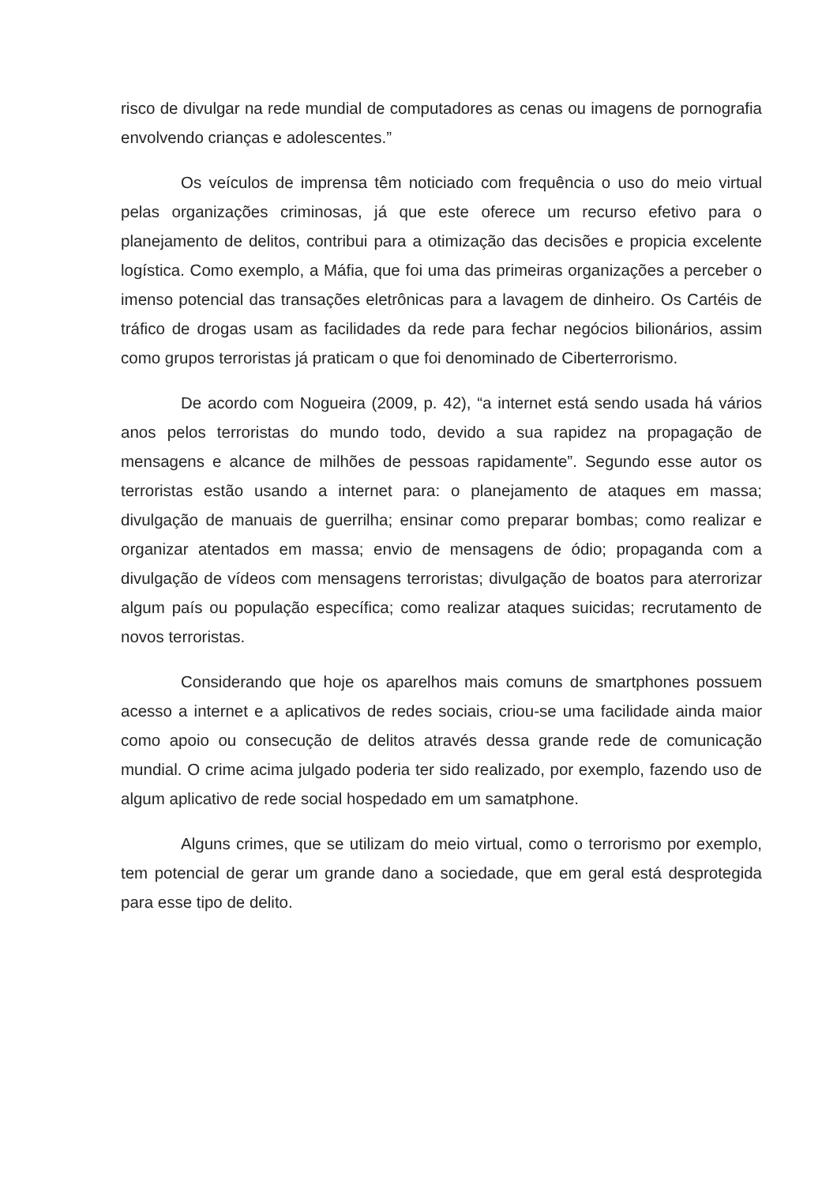risco de divulgar na rede mundial de computadores as cenas ou imagens de pornografia envolvendo crianças e adolescentes.”
Os veículos de imprensa têm noticiado com frequência o uso do meio virtual pelas organizações criminosas, já que este oferece um recurso efetivo para o planejamento de delitos, contribui para a otimização das decisões e propicia excelente logística. Como exemplo, a Máfia, que foi uma das primeiras organizações a perceber o imenso potencial das transações eletrônicas para a lavagem de dinheiro. Os Cartéis de tráfico de drogas usam as facilidades da rede para fechar negócios bilionários, assim como grupos terroristas já praticam o que foi denominado de Ciberterrorismo.
De acordo com Nogueira (2009, p. 42), “a internet está sendo usada há vários anos pelos terroristas do mundo todo, devido a sua rapidez na propagação de mensagens e alcance de milhões de pessoas rapidamente”. Segundo esse autor os terroristas estão usando a internet para: o planejamento de ataques em massa; divulgação de manuais de guerrilha; ensinar como preparar bombas; como realizar e organizar atentados em massa; envio de mensagens de ódio; propaganda com a divulgação de vídeos com mensagens terroristas; divulgação de boatos para aterrorizar algum país ou população específica; como realizar ataques suicidas; recrutamento de novos terroristas.
Considerando que hoje os aparelhos mais comuns de smartphones possuem acesso a internet e a aplicativos de redes sociais, criou-se uma facilidade ainda maior como apoio ou consecução de delitos através dessa grande rede de comunicação mundial. O crime acima julgado poderia ter sido realizado, por exemplo, fazendo uso de algum aplicativo de rede social hospedado em um samatphone.
Alguns crimes, que se utilizam do meio virtual, como o terrorismo por exemplo, tem potencial de gerar um grande dano a sociedade, que em geral está desprotegida para esse tipo de delito.